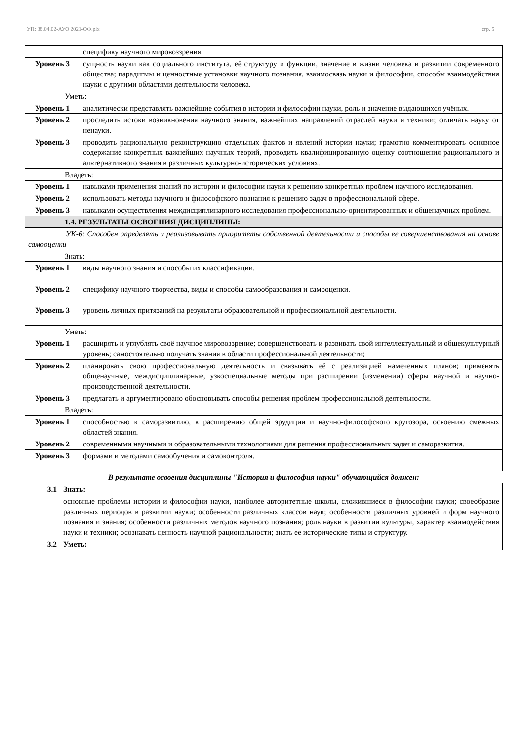УП: 38.04.02-АУО 2021-ОФ.plx стр. 5
| | специфику научного мировоззрения. |
| Уровень 3 | сущность науки как социального института, её структуру и функции, значение в жизни человека и развитии современного общества; парадигмы и ценностные установки научного познания, взаимосвязь науки и философии, способы взаимодействия науки с другими областями деятельности человека. |
| Уметь: | |
| Уровень 1 | аналитически представлять важнейшие события в истории и философии науки, роль и значение выдающихся учёных. |
| Уровень 2 | проследить истоки возникновения научного знания, важнейших направлений отраслей науки и техники; отличать науку от ненауки. |
| Уровень 3 | проводить рациональную реконструкцию отдельных фактов и явлений истории науки; грамотно комментировать основное содержание конкретных важнейших научных теорий, проводить квалифицированную оценку соотношения рационального и альтернативного знания в различных культурно-исторических условиях. |
| Владеть: | |
| Уровень 1 | навыками применения знаний по истории и философии науки к решению конкретных проблем научного исследования. |
| Уровень 2 | использовать методы научного и философского познания к решению задач в профессиональной сфере. |
| Уровень 3 | навыками осуществления междисциплинарного исследования профессионально-ориентированных и общенаучных проблем. |
| 1.4. РЕЗУЛЬТАТЫ ОСВОЕНИЯ ДИСЦИПЛИНЫ: | |
| УК-6: Способен определять и реализовывать приоритеты собственной деятельности и способы ее совершенствования на основе самооценки | |
| Знать: | |
| Уровень 1 | виды научного знания и способы их классификации. |
| Уровень 2 | специфику научного творчества, виды и способы самообразования и самооценки. |
| Уровень 3 | уровень личных притязаний на результаты образовательной и профессиональной деятельности. |
| Уметь: | |
| Уровень 1 | расширять и углублять своё научное мировоззрение; совершенствовать и развивать свой интеллектуальный и общекультурный уровень; самостоятельно получать знания в области профессиональной деятельности; |
| Уровень 2 | планировать свою профессиональную деятельность и связывать её с реализацией намеченных планов; применять общенаучные, междисциплинарные, узкоспециальные методы при расширении (изменении) сферы научной и научно-производственной деятельности. |
| Уровень 3 | предлагать и аргументировано обосновывать способы решения проблем профессиональной деятельности. |
| Владеть: | |
| Уровень 1 | способностью к саморазвитию, к расширению общей эрудиции и научно-философского кругозора, освоению смежных областей знания. |
| Уровень 2 | современными научными и образовательными технологиями для решения профессиональных задач и саморазвития. |
| Уровень 3 | формами и методами самообучения и самоконтроля. |
В результате освоения дисциплины "История и философия науки" обучающийся должен:
| 3.1 | Знать: |
| | основные проблемы истории и философии науки, наиболее авторитетные школы, сложившиеся в философии науки; своеобразие различных периодов в развитии науки; особенности различных классов наук; особенности различных уровней и форм научного познания и знания; особенности различных методов научного познания; роль науки в развитии культуры, характер взаимодействия науки и техники; осознавать ценность научной рациональности; знать ее исторические типы и структуру. |
| 3.2 | Уметь: |